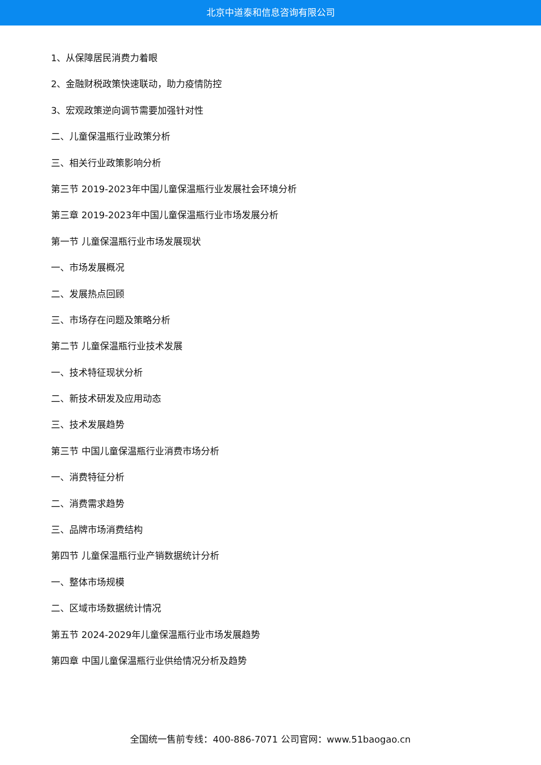北京中道泰和信息咨询有限公司
1、从保障居民消费力着眼
2、金融财税政策快速联动，助力疫情防控
3、宏观政策逆向调节需要加强针对性
二、儿童保温瓶行业政策分析
三、相关行业政策影响分析
第三节 2019-2023年中国儿童保温瓶行业发展社会环境分析
第三章 2019-2023年中国儿童保温瓶行业市场发展分析
第一节 儿童保温瓶行业市场发展现状
一、市场发展概况
二、发展热点回顾
三、市场存在问题及策略分析
第二节 儿童保温瓶行业技术发展
一、技术特征现状分析
二、新技术研发及应用动态
三、技术发展趋势
第三节 中国儿童保温瓶行业消费市场分析
一、消费特征分析
二、消费需求趋势
三、品牌市场消费结构
第四节 儿童保温瓶行业产销数据统计分析
一、整体市场规模
二、区域市场数据统计情况
第五节 2024-2029年儿童保温瓶行业市场发展趋势
第四章 中国儿童保温瓶行业供给情况分析及趋势
全国统一售前专线：400-886-7071 公司官网：www.51baogao.cn